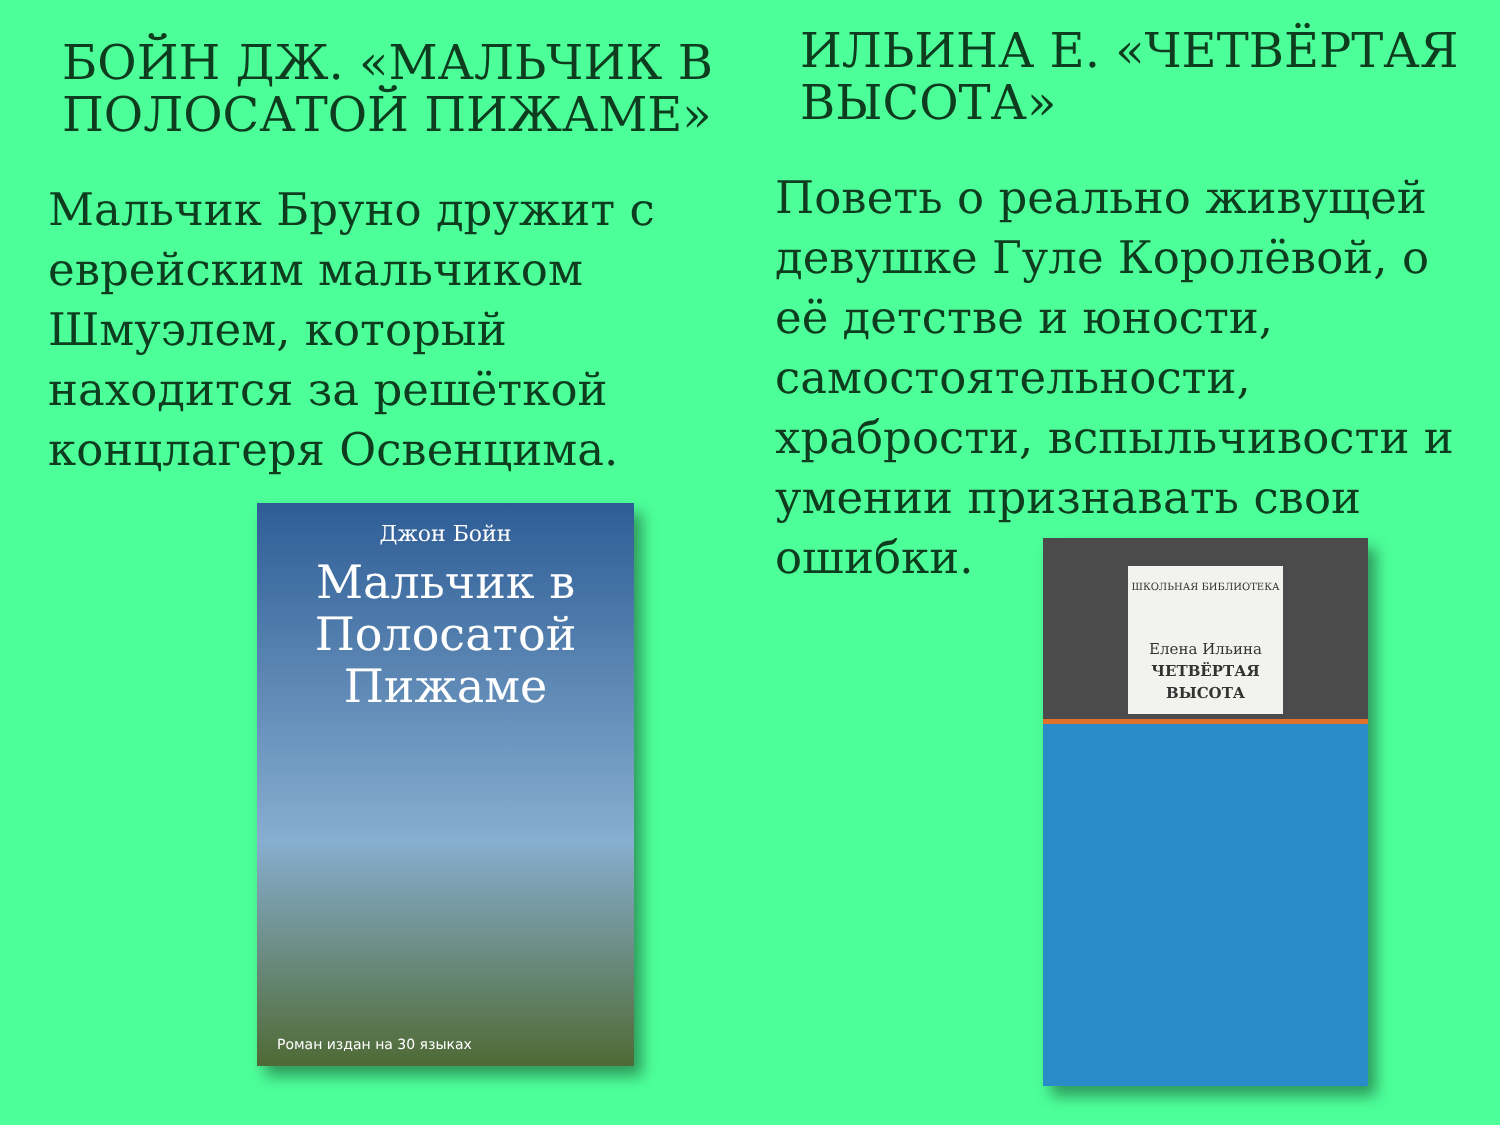БОЙН ДЖ. «МАЛЬЧИК В ПОЛОСАТОЙ ПИЖАМЕ»
Мальчик Бруно дружит с еврейским мальчиком Шмуэлем, который находится за решёткой концлагеря Освенцима.
Джон Бойн
Мальчик в Полосатой Пижаме
Роман издан на 30 языках
ИЛЬИНА Е. «ЧЕТВЁРТАЯ ВЫСОТА»
Поветь о реально живущей девушке Гуле Королёвой, о её детстве и юности, самостоятельности, храбрости, вспыльчивости и умении признавать свои ошибки.
ШКОЛЬНАЯ БИБЛИОТЕКА
Елена Ильина
ЧЕТВЁРТАЯ ВЫСОТА